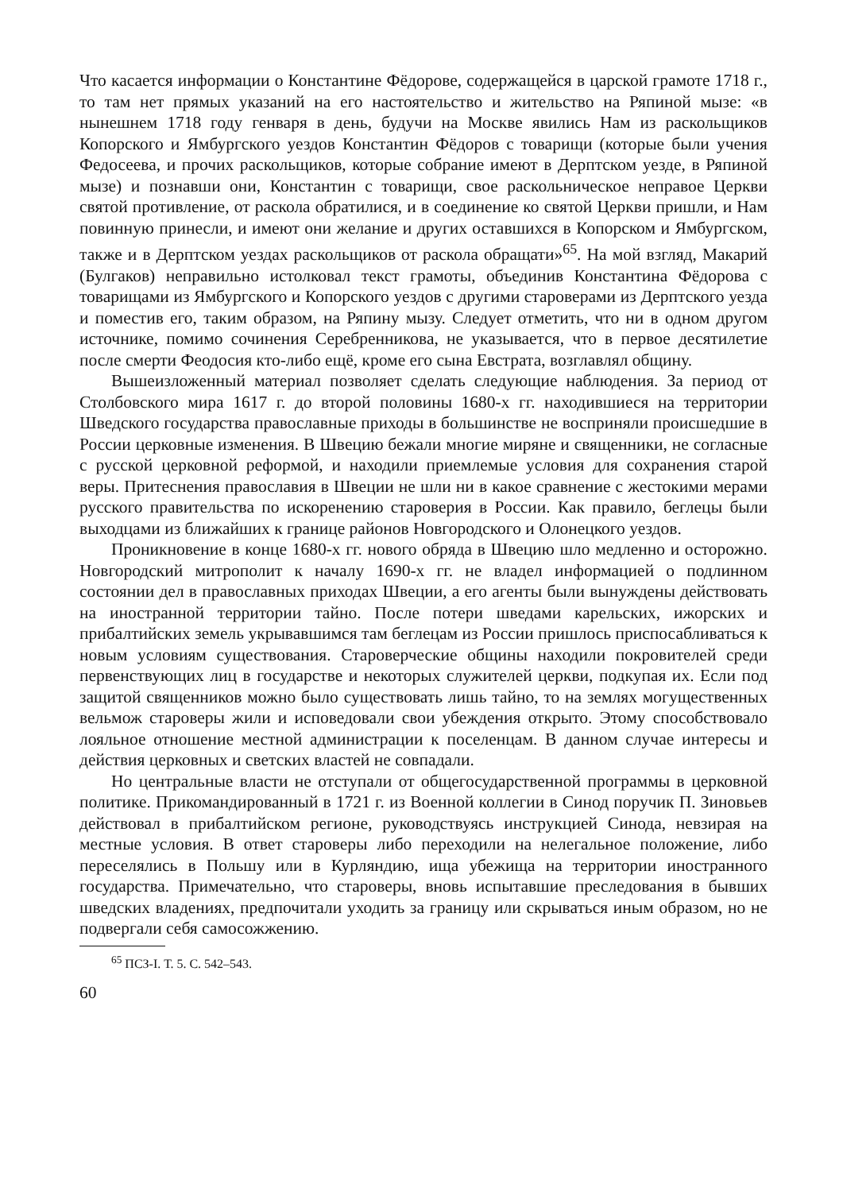Что касается информации о Константине Фёдорове, содержащейся в царской грамоте 1718 г., то там нет прямых указаний на его настоятельство и жительство на Ряпиной мызе: «в нынешнем 1718 году генваря в день, будучи на Москве явились Нам из раскольщиков Копорского и Ямбургского уездов Константин Фёдоров с товарищи (которые были учения Федосеева, и прочих раскольщиков, которые собрание имеют в Дерптском уезде, в Ряпиной мызе) и познавши они, Константин с товарищи, свое раскольническое неправое Церкви святой противление, от раскола обратилися, и в соединение ко святой Церкви пришли, и Нам повинную принесли, и имеют они желание и других оставшихся в Копорском и Ямбургском, также и в Дерптском уездах раскольщиков от раскола обращати»<sup>65</sup>. На мой взгляд, Макарий (Булгаков) неправильно истолковал текст грамоты, объединив Константина Фёдорова с товарищами из Ямбургского и Копорского уездов с другими староверами из Дерптского уезда и поместив его, таким образом, на Ряпину мызу. Следует отметить, что ни в одном другом источнике, помимо сочинения Серебренникова, не указывается, что в первое десятилетие после смерти Феодосия кто-либо ещё, кроме его сына Евстрата, возглавлял общину.
Вышеизложенный материал позволяет сделать следующие наблюдения. За период от Столбовского мира 1617 г. до второй половины 1680-х гг. находившиеся на территории Шведского государства православные приходы в большинстве не восприняли происшедшие в России церковные изменения. В Швецию бежали многие миряне и священники, не согласные с русской церковной реформой, и находили приемлемые условия для сохранения старой веры. Притеснения православия в Швеции не шли ни в какое сравнение с жестокими мерами русского правительства по искоренению староверия в России. Как правило, беглецы были выходцами из ближайших к границе районов Новгородского и Олонецкого уездов.
Проникновение в конце 1680-х гг. нового обряда в Швецию шло медленно и осторожно. Новгородский митрополит к началу 1690-х гг. не владел информацией о подлинном состоянии дел в православных приходах Швеции, а его агенты были вынуждены действовать на иностранной территории тайно. После потери шведами карельских, ижорских и прибалтийских земель укрывавшимся там беглецам из России пришлось приспосабливаться к новым условиям существования. Староверческие общины находили покровителей среди первенствующих лиц в государстве и некоторых служителей церкви, подкупая их. Если под защитой священников можно было существовать лишь тайно, то на землях могущественных вельмож староверы жили и исповедовали свои убеждения открыто. Этому способствовало лояльное отношение местной администрации к поселенцам. В данном случае интересы и действия церковных и светских властей не совпадали.
Но центральные власти не отступали от общегосударственной программы в церковной политике. Прикомандированный в 1721 г. из Военной коллегии в Синод поручик П. Зиновьев действовал в прибалтийском регионе, руководствуясь инструкцией Синода, невзирая на местные условия. В ответ староверы либо переходили на нелегальное положение, либо переселялись в Польшу или в Курляндию, ища убежища на территории иностранного государства. Примечательно, что староверы, вновь испытавшие преследования в бывших шведских владениях, предпочитали уходить за границу или скрываться иным образом, но не подвергали себя самосожжению.
<sup>65</sup> ПСЗ-I. Т. 5. С. 542–543.
60